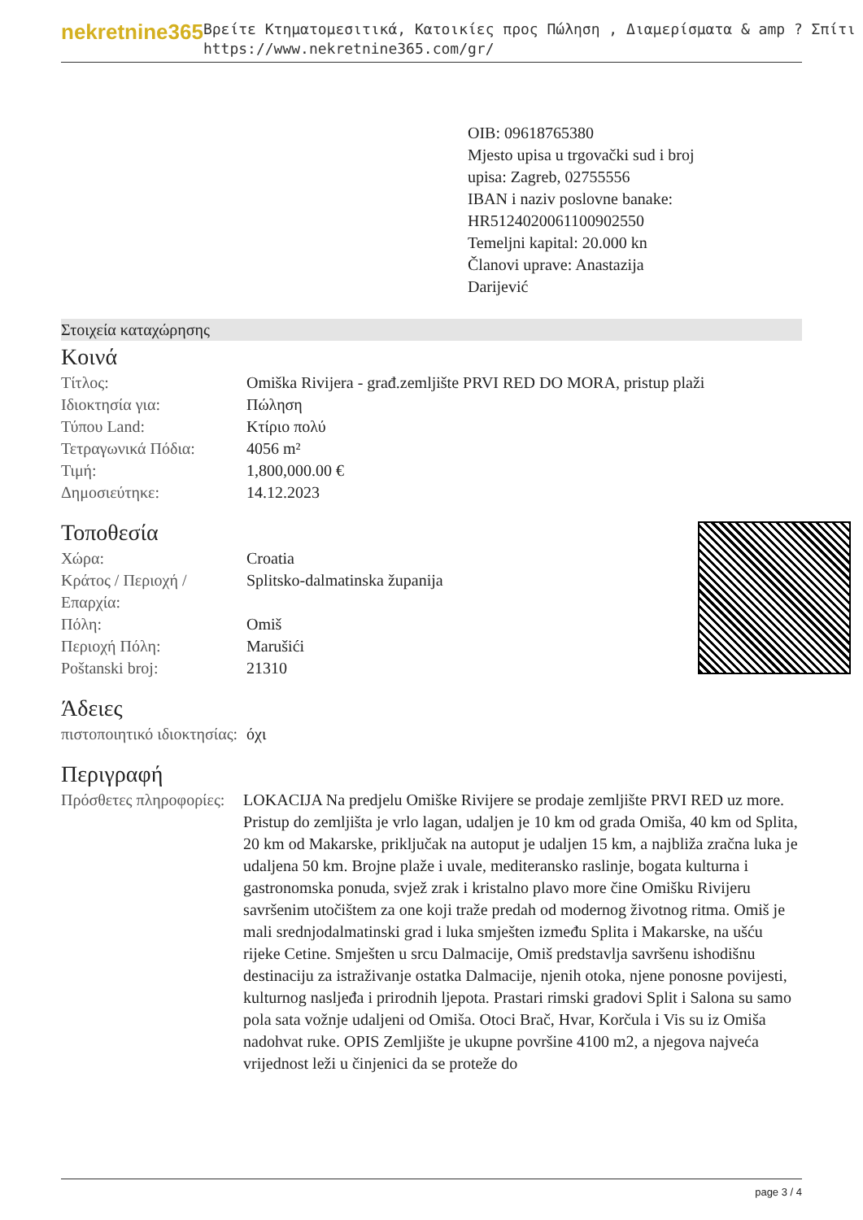nekretnine365
Βρείτε Κτηματομεσιτικά, Κατοικίες προς Πώληση , Διαμερίσματα & amp ? Σπίτι
https://www.nekretnine365.com/gr/
OIB: 09618765380
Mjesto upisa u trgovački sud i broj upisa: Zagreb, 02755556
IBAN i naziv poslovne banake: HR5124020061100902550
Temeljni kapital: 20.000 kn
Članovi uprave: Anastazija Darijević
Στοιχεία καταχώρησης
Κοινά
| Τίτλος: | Omiška Rivijera - građ.zemljište PRVI RED DO MORA, pristup plaži |
| Ιδιοκτησία για: | Πώληση |
| Τύπου Land: | Κτίριο πολύ |
| Τετραγωνικά Πόδια: | 4056 m² |
| Τιμή: | 1,800,000.00 € |
| Δημοσιεύτηκε: | 14.12.2023 |
Τοποθεσία
| Χώρα: | Croatia |
| Κράτος / Περιοχή / Επαρχία: | Splitsko-dalmatinska županija |
| Πόλη: | Omiš |
| Περιοχή Πόλη: | Marušići |
| Poštanski broj: | 21310 |
Άδειες
| πιστοποιητικό ιδιοκτησίας: | όχι |
Περιγραφή
| Πρόσθετες πληροφορίες: | LOKACIJA Na predjelu Omiške Rivijere se prodaje zemljište PRVI RED uz more. Pristup do zemljišta je vrlo lagan, udaljen je 10 km od grada Omiša, 40 km od Splita, 20 km od Makarske, priključak na autoput je udaljen 15 km, a najbliža zračna luka je udaljena 50 km. Brojne plaže i uvale, mediteransko raslinje, bogata kulturna i gastronomska ponuda, svjež zrak i kristalno plavo more čine Omišku Rivijeru savršenim utočištem za one koji traže predah od modernog životnog ritma. Omiš je mali srednjodalmatinski grad i luka smješten između Splita i Makarske, na ušću rijeke Cetine. Smješten u srcu Dalmacije, Omiš predstavlja savršenu ishodišnu destinaciju za istraživanje ostatka Dalmacije, njenih otoka, njene ponosne povijesti, kulturnog nasljeđa i prirodnih ljepota. Prastari rimski gradovi Split i Salona su samo pola sata vožnje udaljeni od Omiša. Otoci Brač, Hvar, Korčula i Vis su iz Omiša nadohvat ruke. OPIS Zemljište je ukupne površine 4100 m2, a njegova najveća vrijednost leži u činjenici da se proteže do |
page 3 / 4